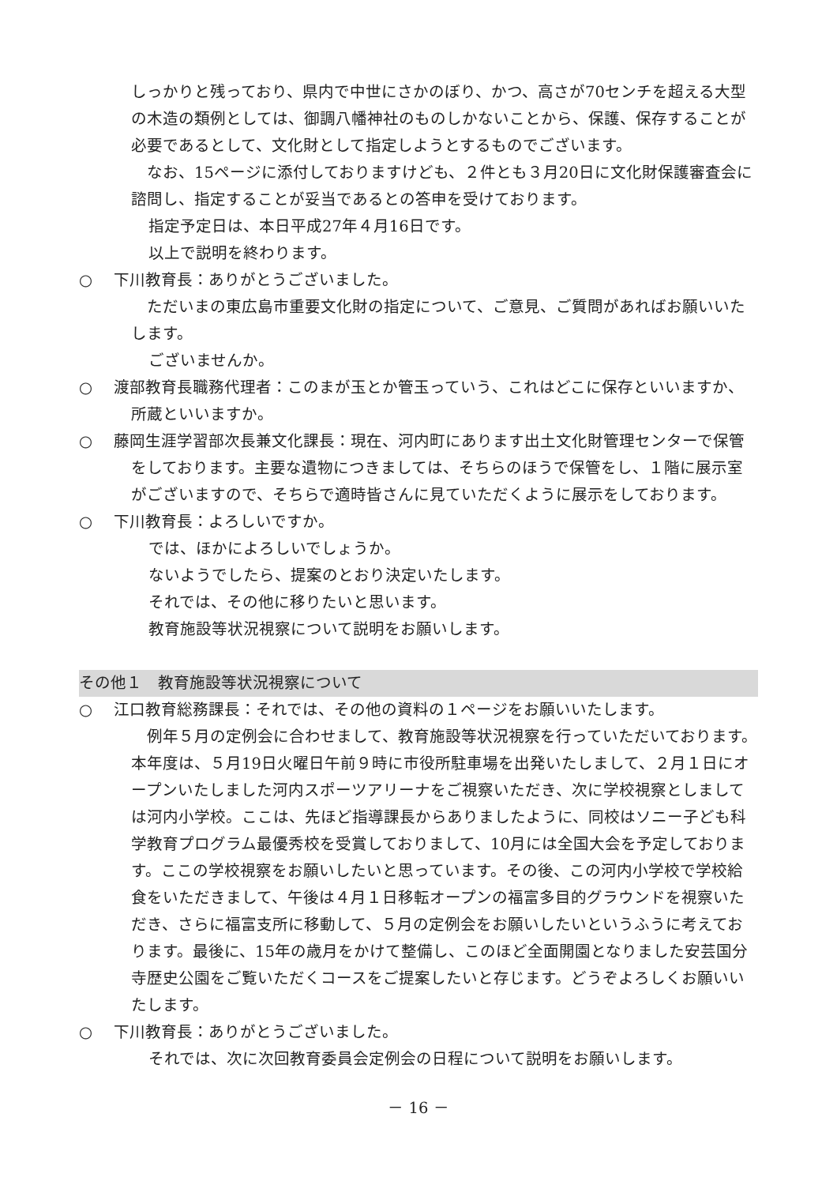しっかりと残っており、県内で中世にさかのぼり、かつ、高さが70センチを超える大型の木造の類例としては、御調八幡神社のものしかないことから、保護、保存することが必要であるとして、文化財として指定しようとするものでございます。
　なお、15ページに添付しておりますけども、２件とも３月20日に文化財保護審査会に諮問し、指定することが妥当であるとの答申を受けております。
指定予定日は、本日平成27年４月16日です。
以上で説明を終わります。
○ 下川教育長：ありがとうございました。
　ただいまの東広島市重要文化財の指定について、ご意見、ご質問があればお願いいたします。
ございませんか。
○ 渡部教育長職務代理者：このまが玉とか管玉っていう、これはどこに保存といいますか、所蔵といいますか。
○ 藤岡生涯学習部次長兼文化課長：現在、河内町にあります出土文化財管理センターで保管をしております。主要な遺物につきましては、そちらのほうで保管をし、１階に展示室がございますので、そちらで適時皆さんに見ていただくように展示をしております。
○ 下川教育長：よろしいですか。
では、ほかによろしいでしょうか。
ないようでしたら、提案のとおり決定いたします。
それでは、その他に移りたいと思います。
教育施設等状況視察について説明をお願いします。
その他１　教育施設等状況視察について
○ 江口教育総務課長：それでは、その他の資料の１ページをお願いいたします。
　例年５月の定例会に合わせまして、教育施設等状況視察を行っていただいております。本年度は、５月19日火曜日午前９時に市役所駐車場を出発いたしまして、２月１日にオープンいたしました河内スポーツアリーナをご視察いただき、次に学校視察としましては河内小学校。ここは、先ほど指導課長からありましたように、同校はソニー子ども科学教育プログラム最優秀校を受賞しておりまして、10月には全国大会を予定しております。ここの学校視察をお願いしたいと思っています。その後、この河内小学校で学校給食をいただきまして、午後は４月１日移転オープンの福富多目的グラウンドを視察いただき、さらに福富支所に移動して、５月の定例会をお願いしたいというふうに考えております。最後に、15年の歳月をかけて整備し、このほど全面開園となりました安芸国分寺歴史公園をご覧いただくコースをご提案したいと存じます。どうぞよろしくお願いいたします。
○ 下川教育長：ありがとうございました。
それでは、次に次回教育委員会定例会の日程について説明をお願いします。
－ 16 －